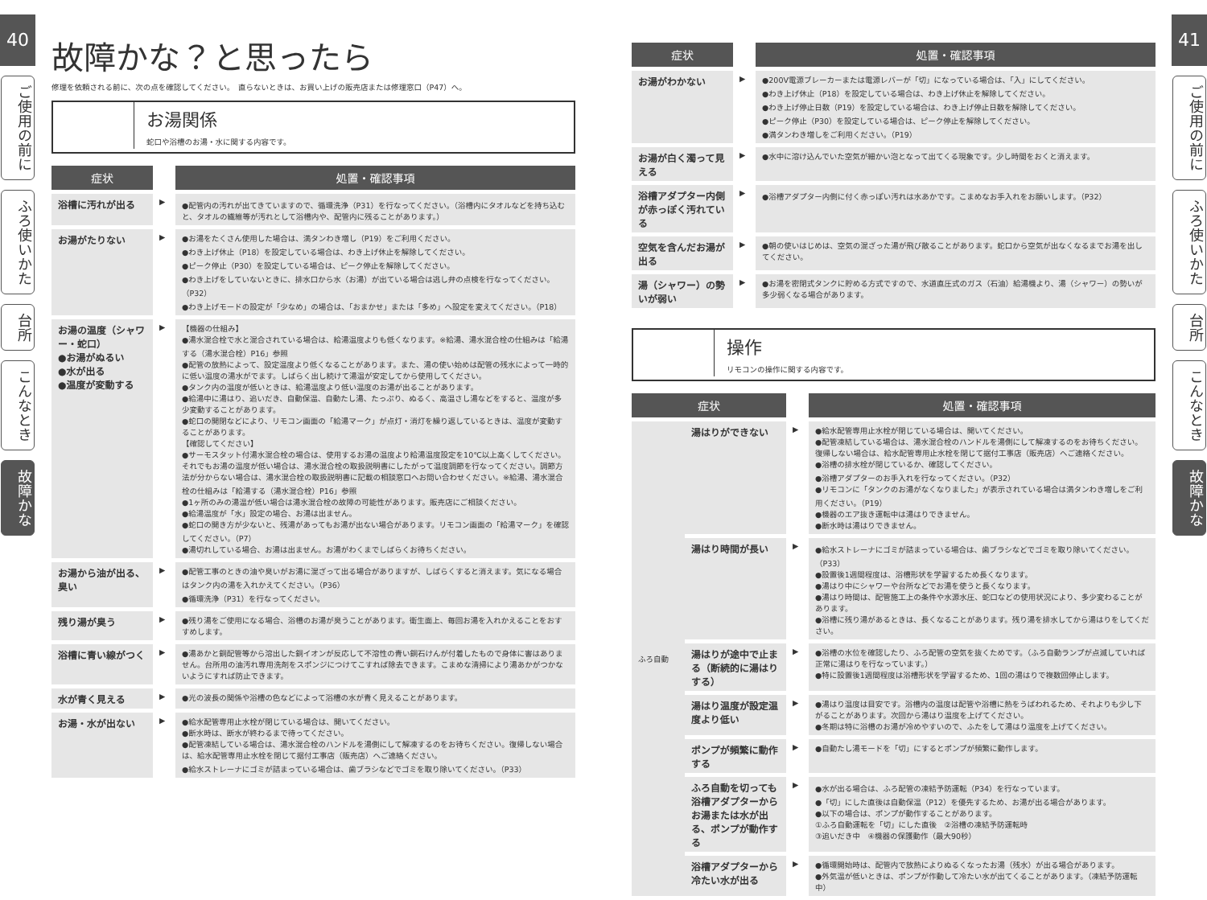40
ご使用の前に
ふろ使いかた
台所
こんなとき
故障かな
故障かな？と思ったら
修理を依頼される前に、次の点を確認してください。　直らないときは、お買い上げの販売店または修理窓口（P47）へ。
お湯関係
蛇口や浴槽のお湯・水に関する内容です。
| 症状 | | 処置・確認事項 |
| --- | --- | --- |
| 浴槽に汚れが出る | ▶ | ●配管内の汚れが出てきていますので、循環洗浄（P31）を行なってください。（浴槽内にタオルなどを持ち込むと、タオルの繊維等が汚れとして浴槽内や、配管内に残ることがあります。） |
| お湯がたりない | ▶ | ●お湯をたくさん使用した場合は、満タンわき増し（P19）をご利用ください。 ●わき上げ休止（P18）を設定している場合は、わき上げ休止を解除してください。 ●ピーク停止（P30）を設定している場合は、ピーク停止を解除してください。 ●わき上げをしていないときに、排水口から水（お湯）が出ている場合は逃し弁の点検を行なってください。（P32） ●わき上げモードの設定が「少なめ」の場合は、「おまかせ」または「多め」へ設定を変えてください。（P18） |
| お湯の温度（シャワー・蛇口） ●お湯がぬるい ●水が出る ●温度が変動する | ▶ | 【機器の仕組み】 ●湯水混合栓で水と混合されている場合は、給湯温度よりも低くなります。※給湯、湯水混合栓の仕組みは「給湯する（湯水混合栓）P16」参照 ●配管の放熱によって、設定温度より低くなることがあります。また、湯の使い始めは配管の残水によって一時的に低い温度の湯水がでます。しばらく出し続けて湯温が安定してから使用してください。 ●タンク内の温度が低いときは、給湯温度より低い温度のお湯が出ることがあります。 ●給湯中に湯はり、追いだき、自動保温、自動たし湯、たっぷり、ぬるく、高温さし湯などをすると、温度が多少変動することがあります。 ●蛇口の開閉などにより、リモコン画面の「給湯マーク」が点灯・消灯を繰り返しているときは、温度が変動することがあります。 【確認してください】 ●サーモスタット付湯水混合栓の場合は、使用するお湯の温度より給湯温度設定を10℃以上高くしてください。それでもお湯の温度が低い場合は、湯水混合栓の取扱説明書にしたがって温度調節を行なってください。調節方法が分からない場合は、湯水混合栓の取扱説明書に記載の相談窓口へお問い合わせください。※給湯、湯水混合栓の仕組みは「給湯する（湯水混合栓）P16」参照 ●1ヶ所のみの湯温が低い場合は湯水混合栓の故障の可能性があります。販売店にご相談ください。 ●給湯温度が「水」設定の場合、お湯は出ません。 ●蛇口の開き方が少ないと、残湯があってもお湯が出ない場合があります。リモコン画面の「給湯マーク」を確認してください。（P7） ●湯切れしている場合、お湯は出ません。お湯がわくまでしばらくお待ちください。 |
| お湯から油が出る、臭い | ▶ | ●配管工事のときの油や臭いがお湯に混ざって出る場合がありますが、しばらくすると消えます。気になる場合はタンク内の湯を入れかえてください。（P36） ●循環洗浄（P31）を行なってください。 |
| 残り湯が臭う | ▶ | ●残り湯をご使用になる場合、浴槽のお湯が臭うことがあります。衛生面上、毎回お湯を入れかえることをおすすめします。 |
| 浴槽に青い線がつく | ▶ | ●湯あかと銅配管等から溶出した銅イオンが反応して不溶性の青い銅石けんが付着したもので身体に害はありません。台所用の油汚れ専用洗剤をスポンジにつけてこすれば除去できます。こまめな清掃により湯あかがつかないようにすれば防止できます。 |
| 水が青く見える | ▶ | ●光の波長の関係や浴槽の色などによって浴槽の水が青く見えることがあります。 |
| お湯・水が出ない | ▶ | ●給水配管専用止水栓が閉じている場合は、開いてください。 ●断水時は、断水が終わるまで待ってください。 ●配管凍結している場合は、湯水混合栓のハンドルを湯側にして解凍するのをお待ちください。復帰しない場合は、給水配管専用止水栓を閉じて据付工事店（販売店）へご連絡ください。 ●給水ストレーナにゴミが詰まっている場合は、歯ブラシなどでゴミを取り除いてください。（P33） |
| 症状 | | 処置・確認事項 |
| --- | --- | --- |
| お湯がわかない | ▶ | ●200V電源ブレーカーまたは電源レバーが「切」になっている場合は、「入」にしてください。 ●わき上げ休止（P18）を設定している場合は、わき上げ休止を解除してください。 ●わき上げ停止日数（P19）を設定している場合は、わき上げ停止日数を解除してください。 ●ピーク停止（P30）を設定している場合は、ピーク停止を解除してください。 ●満タンわき増しをご利用ください。（P19） |
| お湯が白く濁って見える | ▶ | ●水中に溶け込んでいた空気が細かい泡となって出てくる現象です。少し時間をおくと消えます。 |
| 浴槽アダプター内側が赤っぽく汚れている | ▶ | ●浴槽アダプター内側に付く赤っぽい汚れは水あかです。こまめなお手入れをお願いします。（P32） |
| 空気を含んだお湯が出る | ▶ | ●朝の使いはじめは、空気の混ざった湯が飛び散ることがあります。蛇口から空気が出なくなるまでお湯を出してください。 |
| 湯（シャワー）の勢いが弱い | ▶ | ●お湯を密閉式タンクに貯める方式ですので、水道直圧式のガス（石油）給湯機より、湯（シャワー）の勢いが多少弱くなる場合があります。 |
操作
リモコンの操作に関する内容です。
| 症状 | | | 処置・確認事項 |
| --- | --- | --- | --- |
| ふろ自動 | 湯はりができない | ▶ | ●給水配管専用止水栓が閉じている場合は、開いてください。 ●配管凍結している場合は、湯水混合栓のハンドルを湯側にして解凍するのをお待ちください。復帰しない場合は、給水配管専用止水栓を閉じて据付工事店（販売店）へご連絡ください。 ●浴槽の排水栓が閉じているか、確認してください。 ●浴槽アダプターのお手入れを行なってください。（P32） ●リモコンに「タンクのお湯がなくなりました」が表示されている場合は満タンわき増しをご利用ください。（P19） ●機器のエア抜き運転中は湯はりできません。 ●断水時は湯はりできません。 |
| | 湯はり時間が長い | ▶ | ●給水ストレーナにゴミが詰まっている場合は、歯ブラシなどでゴミを取り除いてください。（P33） ●設置後1週間程度は、浴槽形状を学習するため長くなります。 ●湯はり中にシャワーや台所などでお湯を使うと長くなります。 ●湯はり時間は、配管施工上の条件や水源水圧、蛇口などの使用状況により、多少変わることがあります。 ●浴槽に残り湯があるときは、長くなることがあります。残り湯を排水してから湯はりをしてください。 |
| | 湯はりが途中で止まる（断続的に湯はりする） | ▶ | ●浴槽の水位を確認したり、ふろ配管の空気を抜くためです。（ふろ自動ランプが点滅していれば正常に湯はりを行なっています。） ●特に設置後1週間程度は浴槽形状を学習するため、1回の湯はりで複数回停止します。 |
| | 湯はり温度が設定温度より低い | ▶ | ●湯はり温度は目安です。浴槽内の温度は配管や浴槽に熱をうばわれるため、それよりも少し下がることがあります。次回から湯はり温度を上げてください。 ●冬期は特に浴槽のお湯が冷めやすいので、ふたをして湯はり温度を上げてください。 |
| | ポンプが頻繁に動作する | ▶ | ●自動たし湯モードを「切」にするとポンプが頻繁に動作します。 |
| | ふろ自動を切っても浴槽アダプターからお湯または水が出る、ポンプが動作する | ▶ | ●水が出る場合は、ふろ配管の凍結予防運転（P34）を行なっています。 ●「切」にした直後は自動保温（P12）を優先するため、お湯が出る場合があります。 ●以下の場合は、ポンプが動作することがあります。 ①ふろ自動運転を「切」にした直後 ②浴槽の凍結予防運転時 ③追いだき中 ④機器の保護動作（最大90秒） |
| | 浴槽アダプターから冷たい水が出る | ▶ | ●循環開始時は、配管内で放熱によりぬるくなったお湯（残水）が出る場合があります。 ●外気温が低いときは、ポンプが作動して冷たい水が出てくることがあります。（凍結予防運転中） |
41
ご使用の前に
ふろ使いかた
台所
こんなとき
故障かな